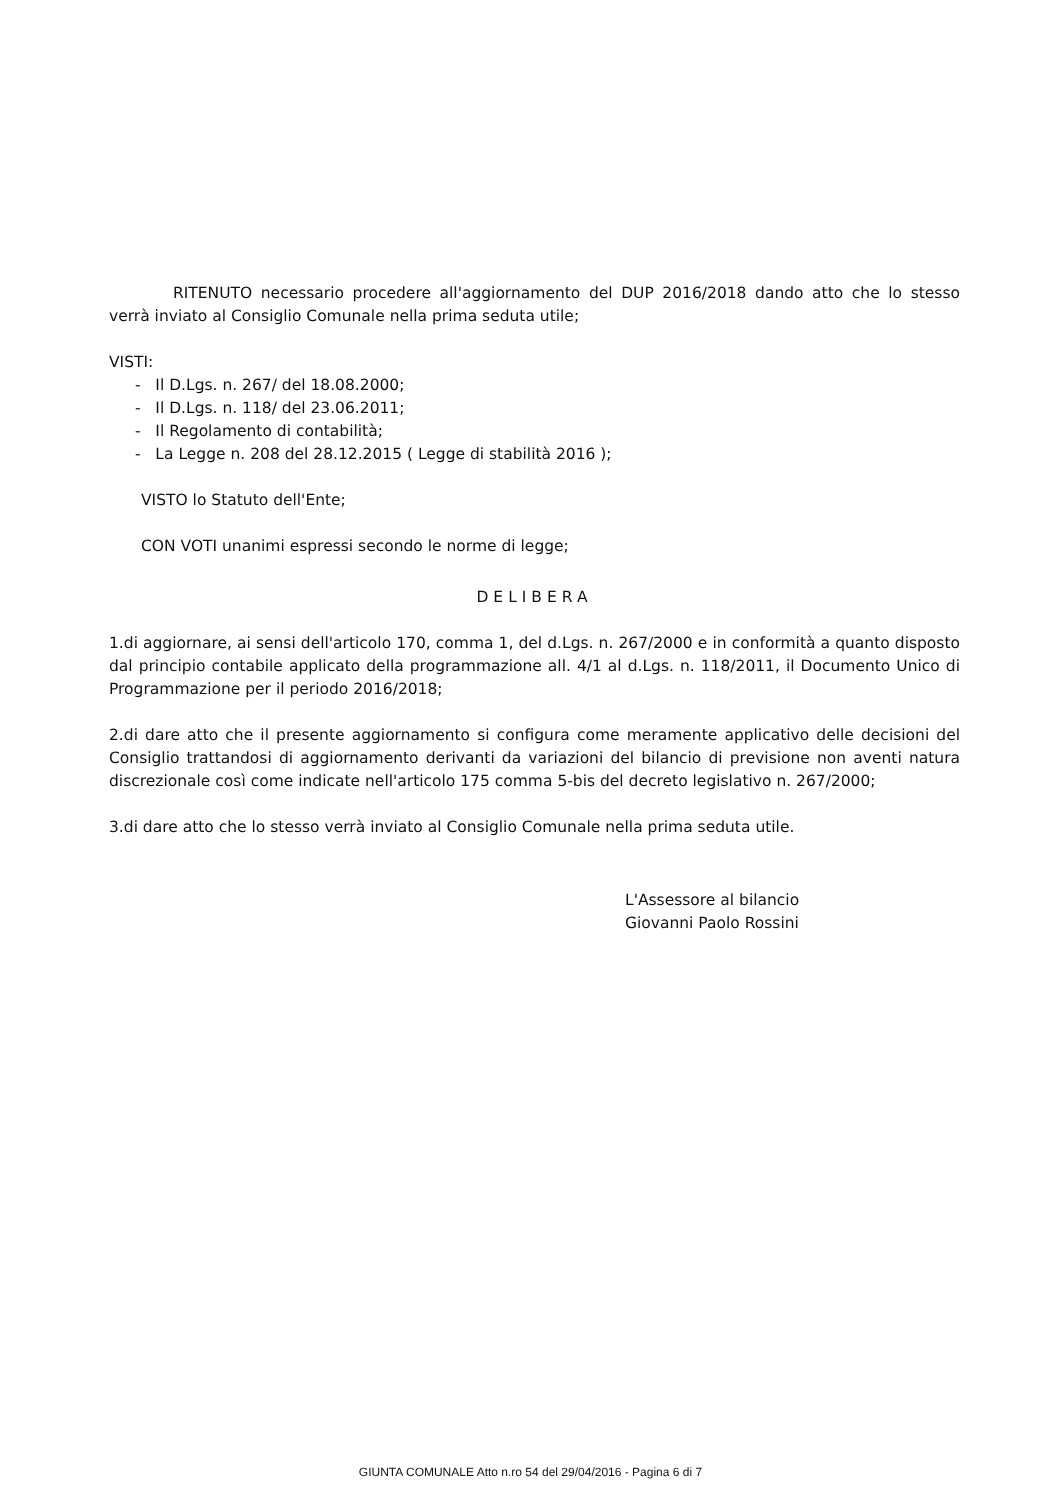RITENUTO necessario procedere all'aggiornamento del DUP 2016/2018 dando atto che lo stesso verrà inviato al Consiglio Comunale nella prima seduta utile;
VISTI:
- Il D.Lgs. n. 267/ del 18.08.2000;
- Il D.Lgs. n. 118/ del 23.06.2011;
- Il Regolamento di contabilità;
- La Legge n. 208 del 28.12.2015 ( Legge di stabilità 2016 );
VISTO lo Statuto dell'Ente;
CON VOTI unanimi espressi secondo le norme di legge;
DELIBERA
1.di aggiornare, ai sensi dell'articolo 170, comma 1, del d.Lgs. n. 267/2000 e in conformità a quanto disposto dal principio contabile applicato della programmazione all. 4/1 al d.Lgs. n. 118/2011, il Documento Unico di Programmazione per il periodo 2016/2018;
2.di dare atto che il presente aggiornamento si configura come meramente applicativo delle decisioni del Consiglio trattandosi di aggiornamento derivanti da variazioni del bilancio di previsione non aventi natura discrezionale così come indicate nell'articolo 175 comma 5-bis del decreto legislativo n. 267/2000;
3.di dare atto che lo stesso verrà inviato al Consiglio Comunale nella prima seduta utile.
L'Assessore al bilancio
Giovanni Paolo Rossini
GIUNTA COMUNALE Atto n.ro 54 del 29/04/2016 - Pagina 6 di 7